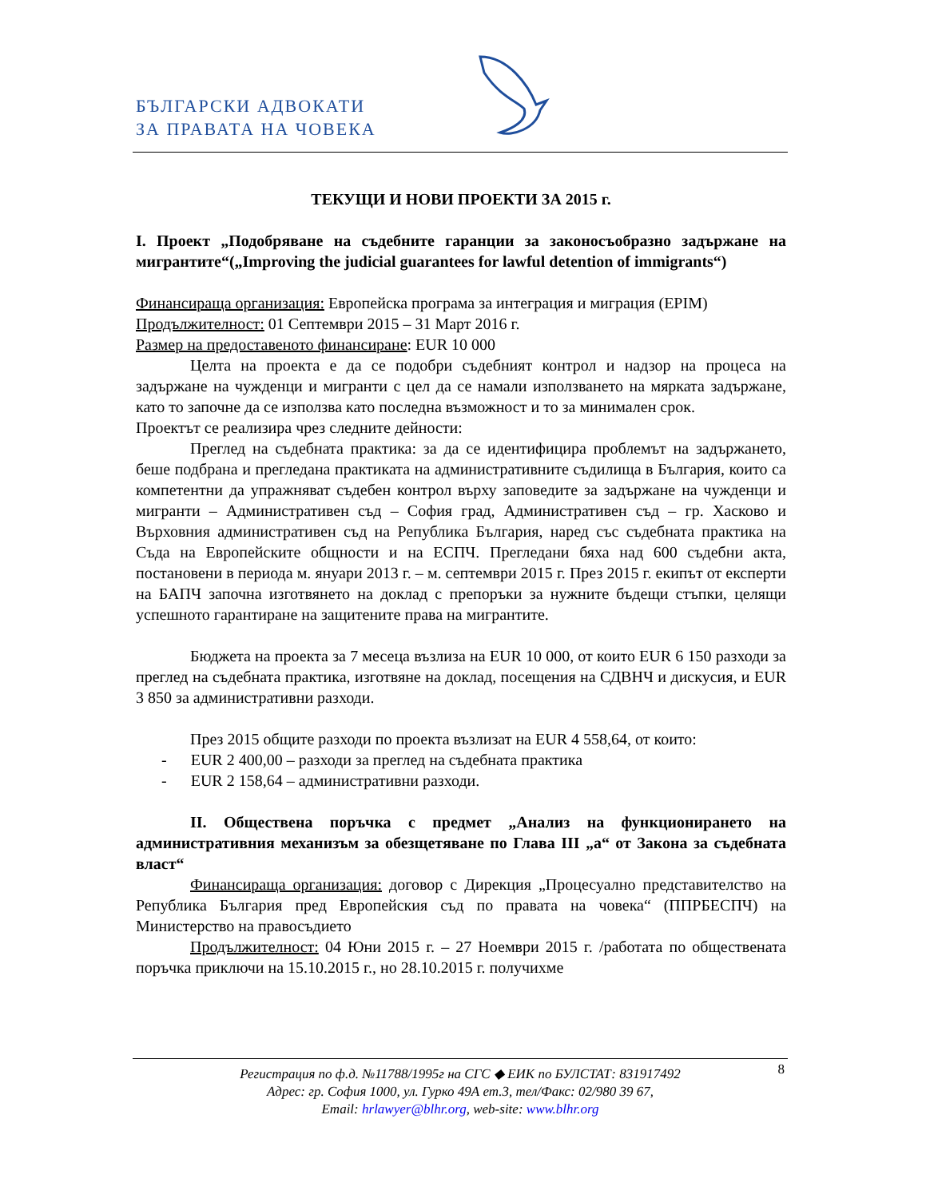БЪЛГАРСКИ АДВОКАТИ
ЗА ПРАВАТА НА ЧОВЕКА
ТЕКУЩИ И НОВИ ПРОЕКТИ ЗА 2015 г.
I. Проект „Подобряване на съдебните гаранции за законосъобразно задържане на мигрантите“(„Improving the judicial guarantees for lawful detention of immigrants“)
Финансираща организация: Европейска програма за интеграция и миграция (EPIM)
Продължителност: 01 Септември 2015 – 31 Март 2016 г.
Размер на предоставеното финансиране: EUR 10 000
Целта на проекта е да се подобри съдебният контрол и надзор на процеса на задържане на чужденци и мигранти с цел да се намали използването на мярката задържане, като то започне да се използва като последна възможност и то за минимален срок.
Проектът се реализира чрез следните дейности:
Преглед на съдебната практика: за да се идентифицира проблемът на задържането, беше подбрана и прегледана практиката на административните съдилища в България, които са компетентни да упражняват съдебен контрол върху заповедите за задържане на чужденци и мигранти – Административен съд – София град, Административен съд – гр. Хасково и Върховния административен съд на Република България, наред със съдебната практика на Съда на Европейските общности и на ЕСПЧ. Прегледани бяха над 600 съдебни акта, постановени в периода м. януари 2013 г. – м. септември 2015 г. През 2015 г. екипът от експерти на БАПЧ започна изготвянето на доклад с препоръки за нужните бъдещи стъпки, целящи успешното гарантиране на защитените права на мигрантите.
Бюджета на проекта за 7 месеца възлиза на EUR 10 000, от които EUR 6 150 разходи за преглед на съдебната практика, изготвяне на доклад, посещения на СДВНЧ и дискусия, и EUR 3 850 за административни разходи.
През 2015 общите разходи по проекта възлизат на EUR 4 558,64, от които:
- EUR 2 400,00 – разходи за преглед на съдебната практика
- EUR 2 158,64 – административни разходи.
II. Обществена поръчка с предмет „Анализ на функционирането на административния механизъм за обезщетяване по Глава III „а“ от Закона за съдебната власт“
Финансираща организация: договор с Дирекция „Процесуално представителство на Република България пред Европейския съд по правата на човека“ (ППРБЕСПЧ) на Министерство на правосъдието
Продължителност: 04 Юни 2015 г. – 27 Ноември 2015 г. /работата по обществената поръчка приключи на 15.10.2015 г., но 28.10.2015 г. получихме
8 Регистрация по ф.д. №11788/1995г на СГС ◆ ЕИК по БУЛСТАТ: 831917492
Адрес: гр. София 1000, ул. Гурко 49А ет.3, тел/Факс: 02/980 39 67,
Email: hrlawyer@blhr.org, web-site: www.blhr.org